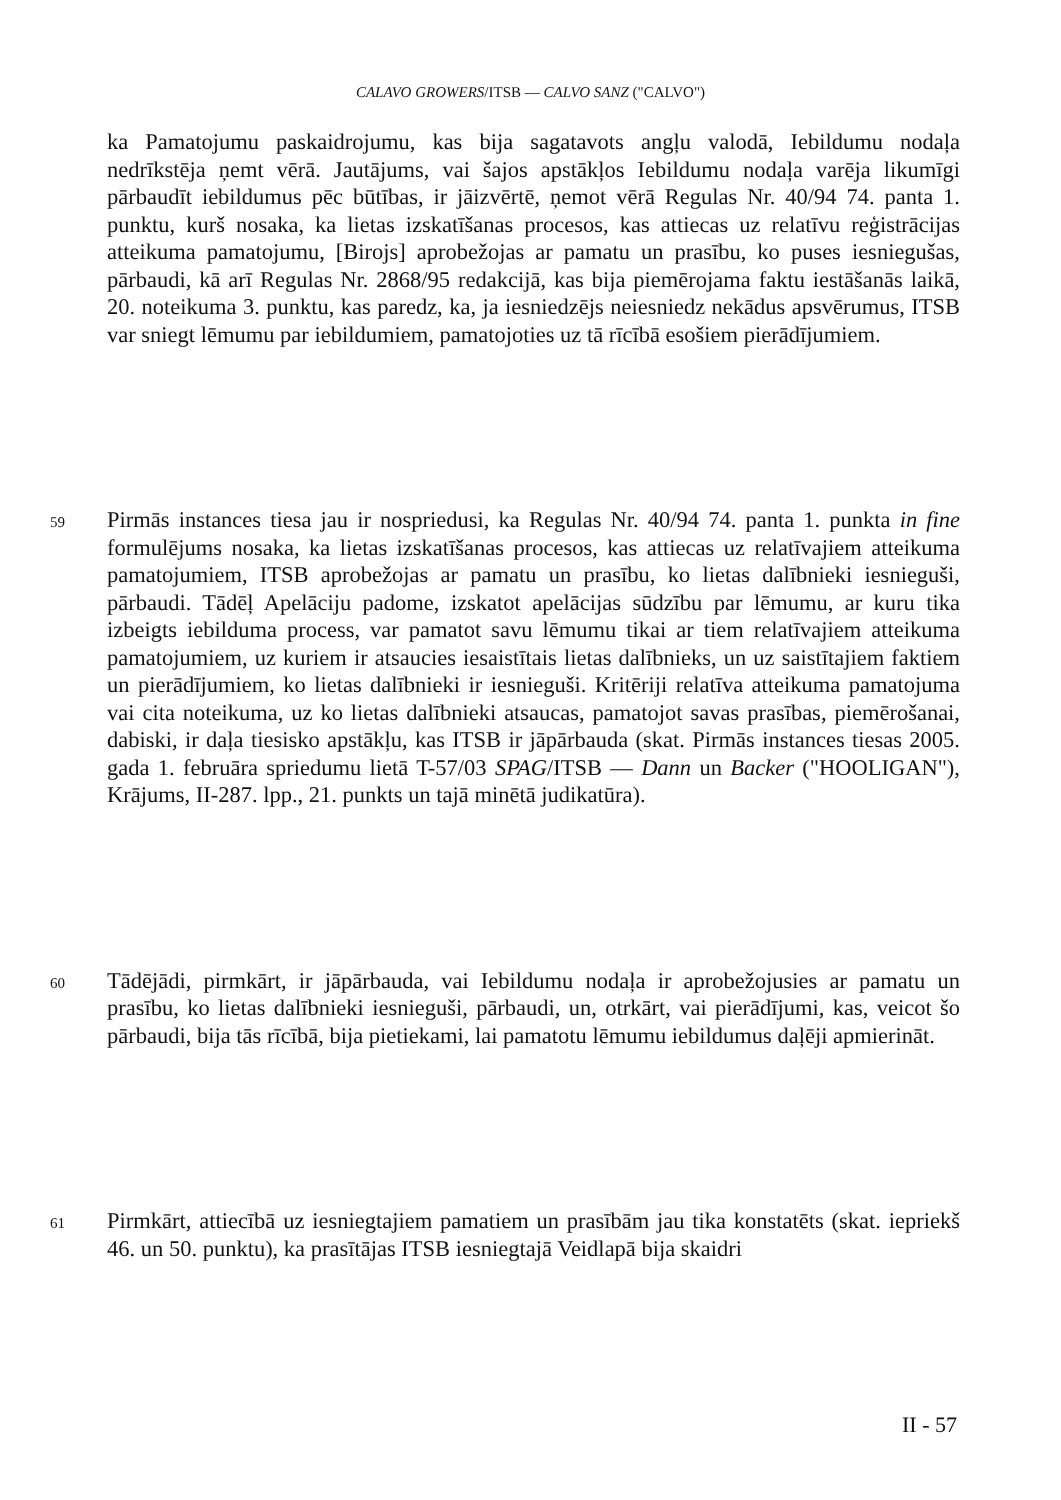CALAVO GROWERS/ITSB — CALVO SANZ ("CALVO")
ka Pamatojumu paskaidrojumu, kas bija sagatavots angļu valodā, Iebildumu nodaļa nedrīkstēja ņemt vērā. Jautājums, vai šajos apstākļos Iebildumu nodaļa varēja likumīgi pārbaudīt iebildumus pēc būtības, ir jāizvērtē, ņemot vērā Regulas Nr. 40/94 74. panta 1. punktu, kurš nosaka, ka lietas izskatīšanas procesos, kas attiecas uz relatīvu reģistrācijas atteikuma pamatojumu, [Birojs] aprobežojas ar pamatu un prasību, ko puses iesniegušas, pārbaudi, kā arī Regulas Nr. 2868/95 redakcijā, kas bija piemērojama faktu iestāšanās laikā, 20. noteikuma 3. punktu, kas paredz, ka, ja iesniedzējs neiesniedz nekādus apsvērumus, ITSB var sniegt lēmumu par iebildumiem, pamatojoties uz tā rīcībā esošiem pierādījumiem.
59
Pirmās instances tiesa jau ir nospriedusi, ka Regulas Nr. 40/94 74. panta 1. punkta in fine formulējums nosaka, ka lietas izskatīšanas procesos, kas attiecas uz relatīvajiem atteikuma pamatojumiem, ITSB aprobežojas ar pamatu un prasību, ko lietas dalībnieki iesnieguši, pārbaudi. Tādēļ Apelāciju padome, izskatot apelācijas sūdzību par lēmumu, ar kuru tika izbeigts iebilduma process, var pamatot savu lēmumu tikai ar tiem relatīvajiem atteikuma pamatojumiem, uz kuriem ir atsaucies iesaistītais lietas dalībnieks, un uz saistītajiem faktiem un pierādījumiem, ko lietas dalībnieki ir iesnieguši. Kritēriji relatīva atteikuma pamatojuma vai cita noteikuma, uz ko lietas dalībnieki atsaucas, pamatojot savas prasības, piemērošanai, dabiski, ir daļa tiesisko apstākļu, kas ITSB ir jāpārbauda (skat. Pirmās instances tiesas 2005. gada 1. februāra spriedumu lietā T-57/03 SPAG/ITSB — Dann un Backer ("HOOLIGAN"), Krājums, II-287. lpp., 21. punkts un tajā minētā judikatūra).
60
Tādējādi, pirmkārt, ir jāpārbauda, vai Iebildumu nodaļa ir aprobežojusies ar pamatu un prasību, ko lietas dalībnieki iesnieguši, pārbaudi, un, otrkārt, vai pierādījumi, kas, veicot šo pārbaudi, bija tās rīcībā, bija pietiekami, lai pamatotu lēmumu iebildumus daļēji apmierināt.
61
Pirmkārt, attiecībā uz iesniegtajiem pamatiem un prasībām jau tika konstatēts (skat. iepriekš 46. un 50. punktu), ka prasītājas ITSB iesniegtajā Veidlapā bija skaidri
II - 57